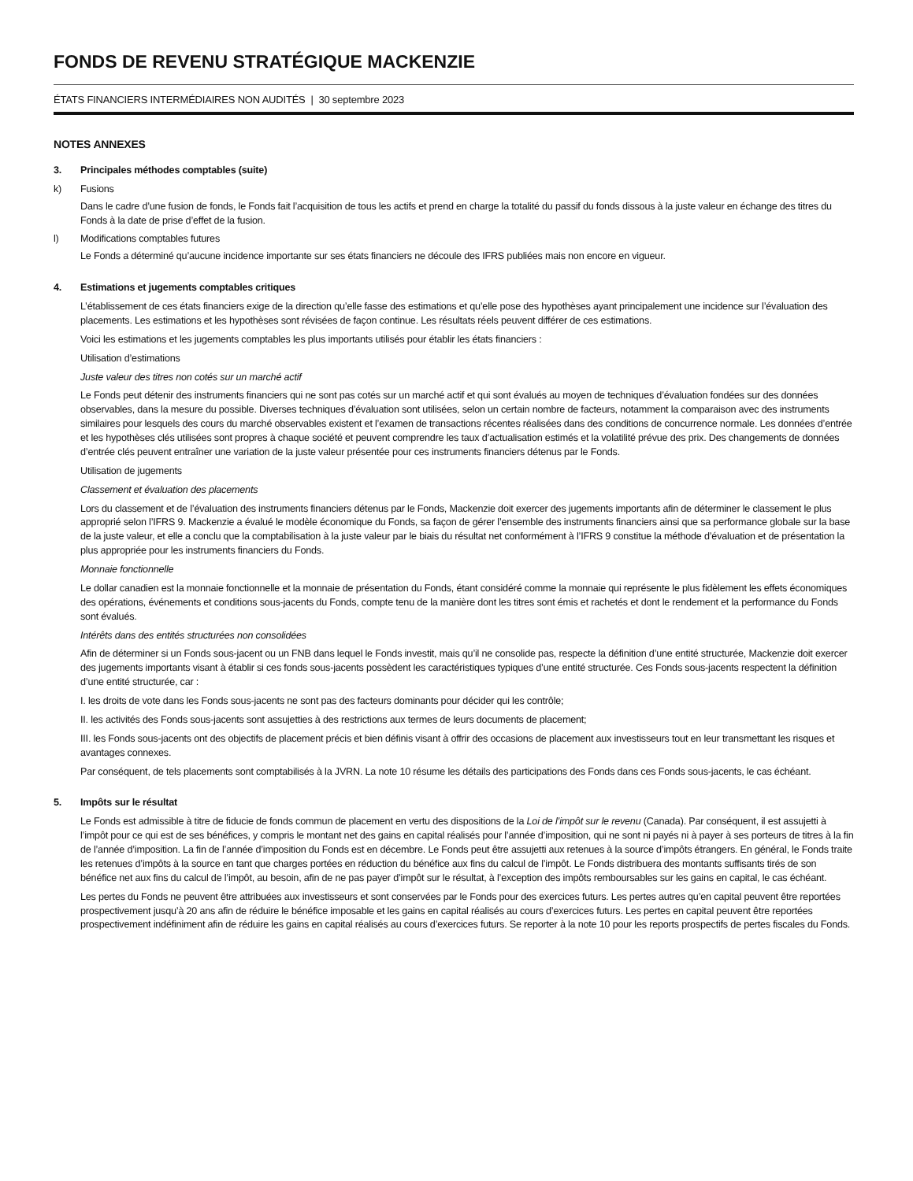FONDS DE REVENU STRATÉGIQUE MACKENZIE
ÉTATS FINANCIERS INTERMÉDIAIRES NON AUDITÉS | 30 septembre 2023
NOTES ANNEXES
3. Principales méthodes comptables (suite)
k) Fusions
Dans le cadre d’une fusion de fonds, le Fonds fait l’acquisition de tous les actifs et prend en charge la totalité du passif du fonds dissous à la juste valeur en échange des titres du Fonds à la date de prise d’effet de la fusion.
l) Modifications comptables futures
Le Fonds a déterminé qu’aucune incidence importante sur ses états financiers ne découle des IFRS publiées mais non encore en vigueur.
4. Estimations et jugements comptables critiques
L’établissement de ces états financiers exige de la direction qu’elle fasse des estimations et qu’elle pose des hypothèses ayant principalement une incidence sur l’évaluation des placements. Les estimations et les hypothèses sont révisées de façon continue. Les résultats réels peuvent différer de ces estimations.
Voici les estimations et les jugements comptables les plus importants utilisés pour établir les états financiers :
Utilisation d’estimations
Juste valeur des titres non cotés sur un marché actif
Le Fonds peut détenir des instruments financiers qui ne sont pas cotés sur un marché actif et qui sont évalués au moyen de techniques d’évaluation fondées sur des données observables, dans la mesure du possible. Diverses techniques d’évaluation sont utilisées, selon un certain nombre de facteurs, notamment la comparaison avec des instruments similaires pour lesquels des cours du marché observables existent et l’examen de transactions récentes réalisées dans des conditions de concurrence normale. Les données d’entrée et les hypothèses clés utilisées sont propres à chaque société et peuvent comprendre les taux d’actualisation estimés et la volatilité prévue des prix. Des changements de données d’entrée clés peuvent entraîner une variation de la juste valeur présentée pour ces instruments financiers détenus par le Fonds.
Utilisation de jugements
Classement et évaluation des placements
Lors du classement et de l’évaluation des instruments financiers détenus par le Fonds, Mackenzie doit exercer des jugements importants afin de déterminer le classement le plus approprié selon l’IFRS 9. Mackenzie a évalué le modèle économique du Fonds, sa façon de gérer l’ensemble des instruments financiers ainsi que sa performance globale sur la base de la juste valeur, et elle a conclu que la comptabilisation à la juste valeur par le biais du résultat net conformément à l’IFRS 9 constitue la méthode d’évaluation et de présentation la plus appropriée pour les instruments financiers du Fonds.
Monnaie fonctionnelle
Le dollar canadien est la monnaie fonctionnelle et la monnaie de présentation du Fonds, étant considéré comme la monnaie qui représente le plus fidèlement les effets économiques des opérations, événements et conditions sous-jacents du Fonds, compte tenu de la manière dont les titres sont émis et rachetés et dont le rendement et la performance du Fonds sont évalués.
Intérêts dans des entités structurées non consolidées
Afin de déterminer si un Fonds sous-jacent ou un FNB dans lequel le Fonds investit, mais qu’il ne consolide pas, respecte la définition d’une entité structurée, Mackenzie doit exercer des jugements importants visant à établir si ces fonds sous-jacents possèdent les caractéristiques typiques d’une entité structurée. Ces Fonds sous-jacents respectent la définition d’une entité structurée, car :
I. les droits de vote dans les Fonds sous-jacents ne sont pas des facteurs dominants pour décider qui les contrôle;
II. les activités des Fonds sous-jacents sont assujetties à des restrictions aux termes de leurs documents de placement;
III. les Fonds sous-jacents ont des objectifs de placement précis et bien définis visant à offrir des occasions de placement aux investisseurs tout en leur transmettant les risques et avantages connexes.
Par conséquent, de tels placements sont comptabilisés à la JVRN. La note 10 résume les détails des participations des Fonds dans ces Fonds sous-jacents, le cas échéant.
5. Impôts sur le résultat
Le Fonds est admissible à titre de fiducie de fonds commun de placement en vertu des dispositions de la Loi de l’impôt sur le revenu (Canada). Par conséquent, il est assujetti à l’impôt pour ce qui est de ses bénéfices, y compris le montant net des gains en capital réalisés pour l’année d’imposition, qui ne sont ni payés ni à payer à ses porteurs de titres à la fin de l’année d’imposition. La fin de l’année d’imposition du Fonds est en décembre. Le Fonds peut être assujetti aux retenues à la source d’impôts étrangers. En général, le Fonds traite les retenues d’impôts à la source en tant que charges portées en réduction du bénéfice aux fins du calcul de l’impôt. Le Fonds distribuera des montants suffisants tirés de son bénéfice net aux fins du calcul de l’impôt, au besoin, afin de ne pas payer d’impôt sur le résultat, à l’exception des impôts remboursables sur les gains en capital, le cas échéant.
Les pertes du Fonds ne peuvent être attribuées aux investisseurs et sont conservées par le Fonds pour des exercices futurs. Les pertes autres qu’en capital peuvent être reportées prospectivement jusqu’à 20 ans afin de réduire le bénéfice imposable et les gains en capital réalisés au cours d’exercices futurs. Les pertes en capital peuvent être reportées prospectivement indéfiniment afin de réduire les gains en capital réalisés au cours d’exercices futurs. Se reporter à la note 10 pour les reports prospectifs de pertes fiscales du Fonds.